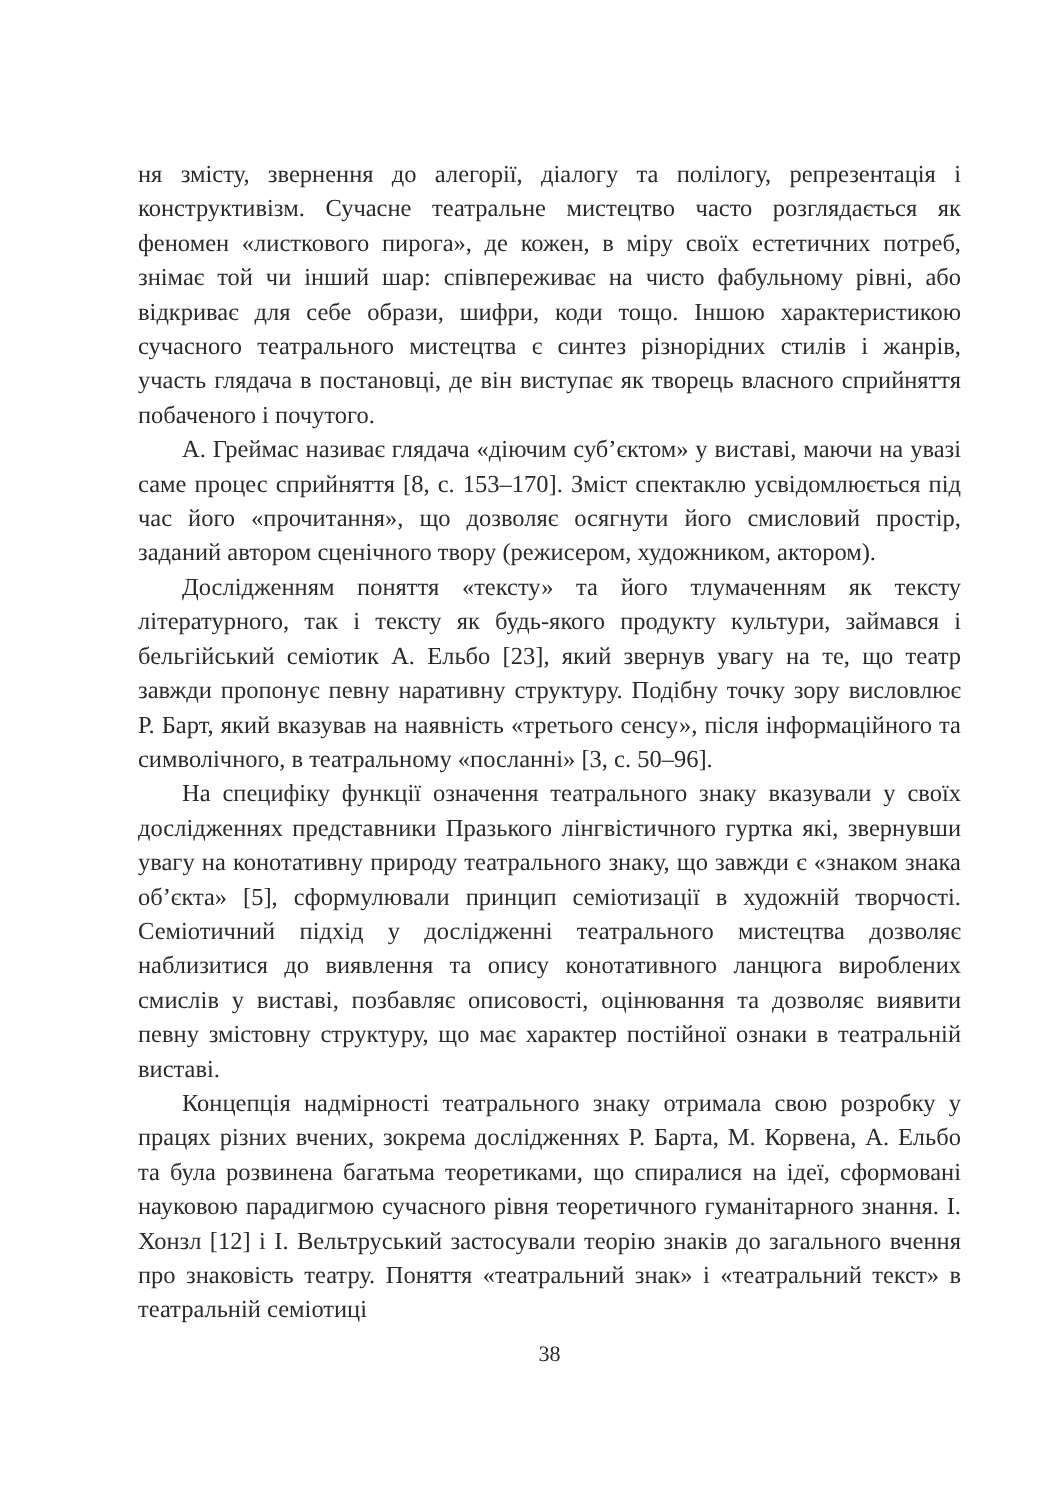ня змісту, звернення до алегорії, діалогу та полілогу, репрезентація і конструктивізм. Сучасне театральне мистецтво часто розглядається як феномен «листкового пирога», де кожен, в міру своїх естетичних потреб, знімає той чи інший шар: співпереживає на чисто фабульному рівні, або відкриває для себе образи, шифри, коди тощо. Іншою характеристикою сучасного театрального мистецтва є синтез різнорідних стилів і жанрів, участь глядача в постановці, де він виступає як творець власного сприйняття побаченого і почутого.
А. Греймас називає глядача «діючим суб’єктом» у виставі, маючи на увазі саме процес сприйняття [8, с. 153–170]. Зміст спектаклю усвідомлюється під час його «прочитання», що дозволяє осягнути його смисловий простір, заданий автором сценічного твору (режисером, художником, актором).
Дослідженням поняття «тексту» та його тлумаченням як тексту літературного, так і тексту як будь-якого продукту культури, займався і бельгійський семіотик А. Ельбо [23], який звернув увагу на те, що театр завжди пропонує певну наративну структуру. Подібну точку зору висловлює Р. Барт, який вказував на наявність «третього сенсу», після інформаційного та символічного, в театральному «посланні» [3, с. 50–96].
На специфіку функції означення театрального знаку вказували у своїх дослідженнях представники Празького лінгвістичного гуртка які, звернувши увагу на конотативну природу театрального знаку, що завжди є «знаком знака об’єкта» [5], сформулювали принцип семіотизації в художній творчості. Семіотичний підхід у дослідженні театрального мистецтва дозволяє наблизитися до виявлення та опису конотативного ланцюга вироблених смислів у виставі, позбавляє описовості, оцінювання та дозволяє виявити певну змістовну структуру, що має характер постійної ознаки в театральній виставі.
Концепція надмірності театрального знаку отримала свою розробку у працях різних вчених, зокрема дослідженнях Р. Барта, М. Корвена, А. Ельбо та була розвинена багатьма теоретиками, що спиралися на ідеї, сформовані науковою парадигмою сучасного рівня теоретичного гуманітарного знання. І. Хонзл [12] і І. Вельтруський застосували теорію знаків до загального вчення про знаковість театру. Поняття «театральний знак» і «театральний текст» в театральній семіотиці
38